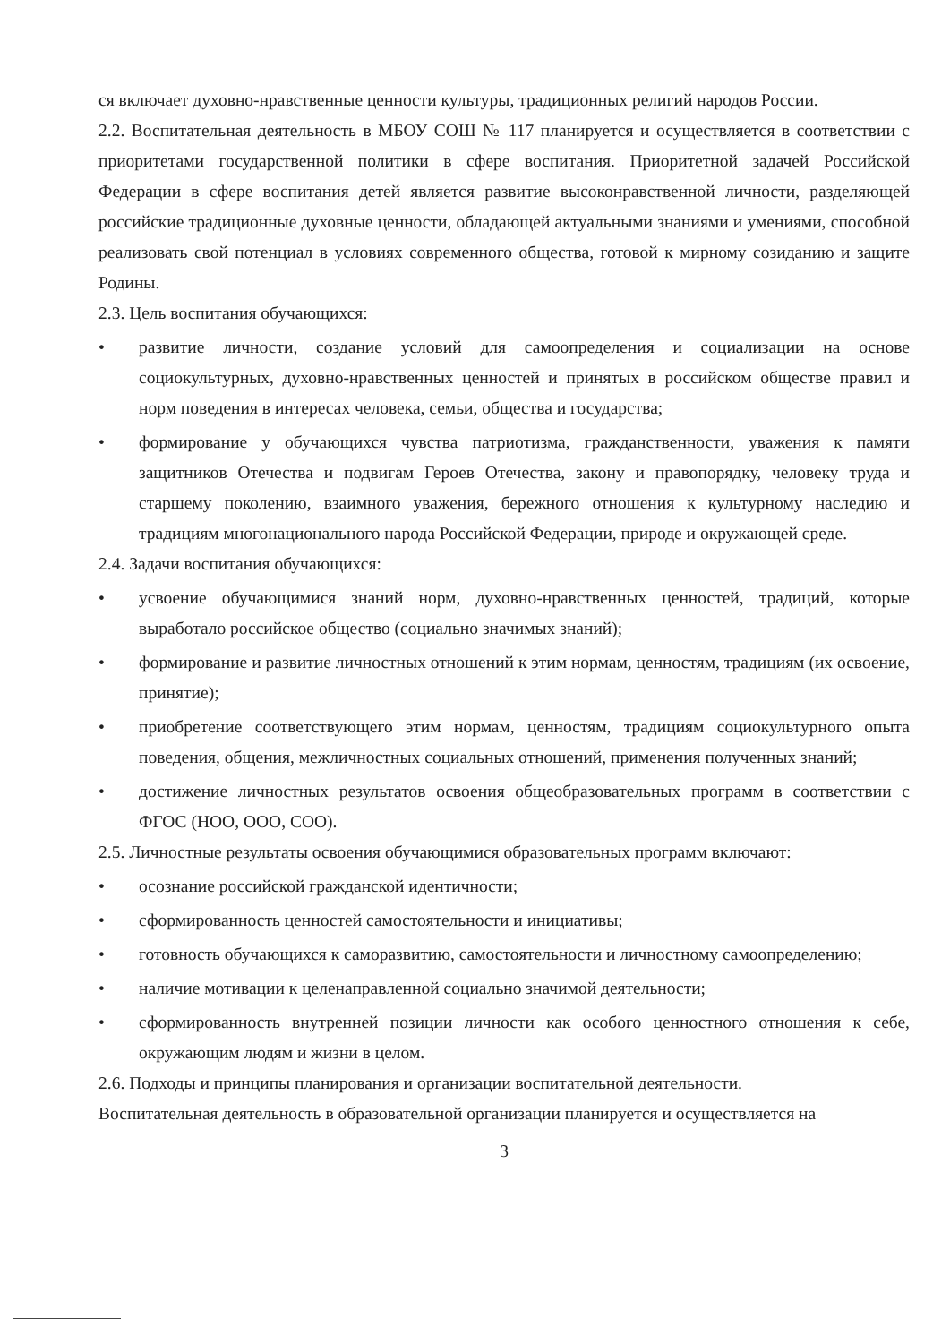ся включает духовно-нравственные ценности культуры, традиционных религий народов России.
2.2. Воспитательная деятельность в МБОУ СОШ № 117 планируется и осуществляется в соответствии с приоритетами государственной политики в сфере воспитания. Приоритетной задачей Российской Федерации в сфере воспитания детей является развитие высоконравственной личности, разделяющей российские традиционные духовные ценности, обладающей актуальными знаниями и умениями, способной реализовать свой потенциал в условиях современного общества, готовой к мирному созиданию и защите Родины.
2.3. Цель воспитания обучающихся:
• развитие личности, создание условий для самоопределения и социализации на основе социокультурных, духовно-нравственных ценностей и принятых в российском обществе правил и норм поведения в интересах человека, семьи, общества и государства;
• формирование у обучающихся чувства патриотизма, гражданственности, уважения к памяти защитников Отечества и подвигам Героев Отечества, закону и правопорядку, человеку труда и старшему поколению, взаимного уважения, бережного отношения к культурному наследию и традициям многонационального народа Российской Федерации, природе и окружающей среде.
2.4. Задачи воспитания обучающихся:
• усвоение обучающимися знаний норм, духовно-нравственных ценностей, традиций, которые выработало российское общество (социально значимых знаний);
• формирование и развитие личностных отношений к этим нормам, ценностям, традициям (их освоение, принятие);
• приобретение соответствующего этим нормам, ценностям, традициям социокультурного опыта поведения, общения, межличностных социальных отношений, применения полученных знаний;
• достижение личностных результатов освоения общеобразовательных программ в соответствии с ФГОС (НОО, ООО, СОО).
2.5. Личностные результаты освоения обучающимися образовательных программ включают:
• осознание российской гражданской идентичности;
• сформированность ценностей самостоятельности и инициативы;
• готовность обучающихся к саморазвитию, самостоятельности и личностному самоопределению;
• наличие мотивации к целенаправленной социально значимой деятельности;
• сформированность внутренней позиции личности как особого ценностного отношения к себе, окружающим людям и жизни в целом.
2.6. Подходы и принципы планирования и организации воспитательной деятельности.
Воспитательная деятельность в образовательной организации планируется и осуществляется на
3